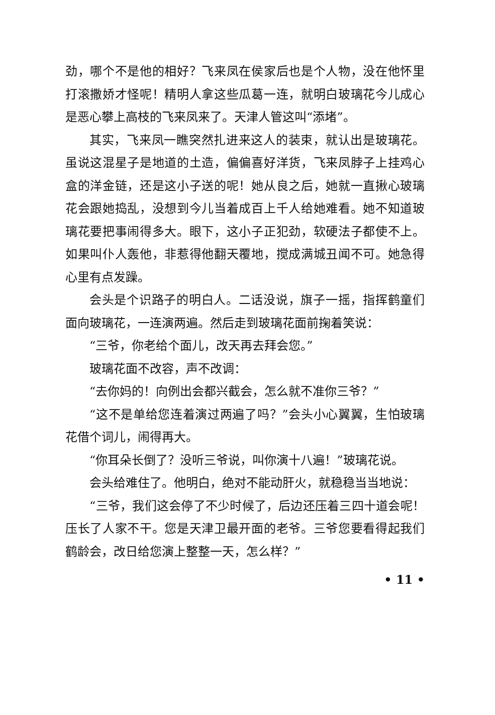劲，哪个不是他的相好？飞来凤在侯家后也是个人物，没在他怀里打滚撒娇才怪呢！精明人拿这些瓜葛一连，就明白玻璃花今儿成心是恶心攀上高枝的飞来凤来了。天津人管这叫“添堵”。
其实，飞来凤一瞧突然扎进来这人的装束，就认出是玻璃花。虽说这混星子是地道的土造，偏偏喜好洋货，飞来凤脖子上挂鸡心盒的洋金链，还是这小子送的呢！她从良之后，她就一直揪心玻璃花会跟她捣乱，没想到今儿当着成百上千人给她难看。她不知道玻璃花要把事闹得多大。眼下，这小子正犯劲，软硬法子都使不上。如果叫仆人轰他，非惹得他翻天覆地，搅成满城丑闻不可。她急得心里有点发躁。
会头是个识路子的明白人。二话没说，旗子一摇，指挥鹤童们面向玻璃花，一连演两遍。然后走到玻璃花面前掬着笑说：
“三爷，你老给个面儿，改天再去拜会您。”
玻璃花面不改容，声不改调：
“去你妈的！向例出会都兴截会，怎么就不准你三爷？”
“这不是单给您连着演过两遍了吗？”会头小心翼翼，生怕玻璃花借个词儿，闹得再大。
“你耳朵长倒了？没听三爷说，叫你演十八遍！”玻璃花说。
会头给难住了。他明白，绝对不能动肝火，就稳稳当当地说：
“三爷，我们这会停了不少时候了，后边还压着三四十道会呢！压长了人家不干。您是天津卫最开面的老爷。三爷您要看得起我们鹤龄会，改日给您演上整整一天，怎么样？”
• 11 •